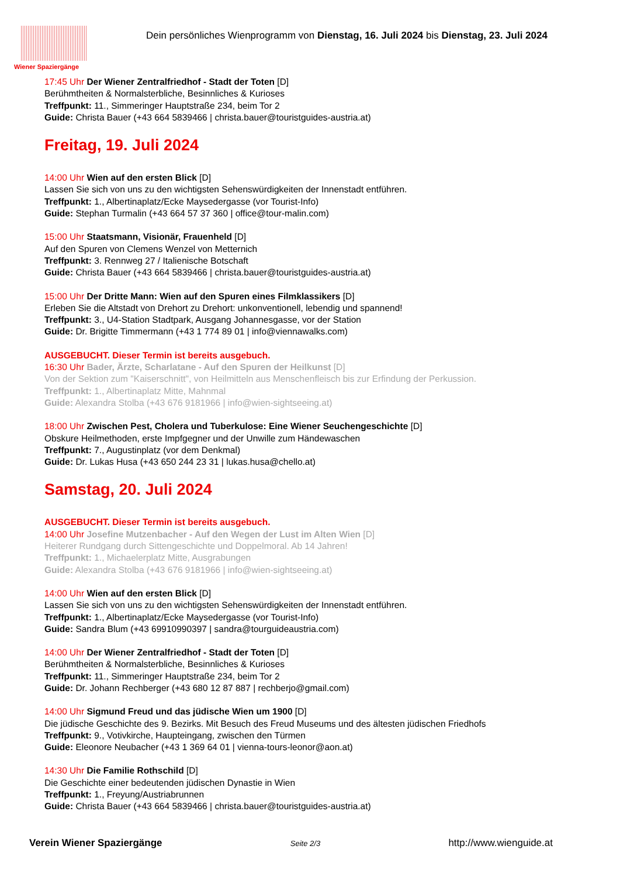Wiener Spaziergänge
Dein persönliches Wienprogramm von Dienstag, 16. Juli 2024 bis Dienstag, 23. Juli 2024
17:45 Uhr Der Wiener Zentralfriedhof - Stadt der Toten [D]
Berühmtheiten & Normalsterbliche, Besinnliches & Kurioses
Treffpunkt: 11., Simmeringer Hauptstraße 234, beim Tor 2
Guide: Christa Bauer (+43 664 5839466 | christa.bauer@touristguides-austria.at)
Freitag, 19. Juli 2024
14:00 Uhr Wien auf den ersten Blick [D]
Lassen Sie sich von uns zu den wichtigsten Sehenswürdigkeiten der Innenstadt entführen.
Treffpunkt: 1., Albertinaplatz/Ecke Maysedergasse (vor Tourist-Info)
Guide: Stephan Turmalin (+43 664 57 37 360 | office@tour-malin.com)
15:00 Uhr Staatsmann, Visionär, Frauenheld [D]
Auf den Spuren von Clemens Wenzel von Metternich
Treffpunkt: 3. Rennweg 27 / Italienische Botschaft
Guide: Christa Bauer (+43 664 5839466 | christa.bauer@touristguides-austria.at)
15:00 Uhr Der Dritte Mann: Wien auf den Spuren eines Filmklassikers [D]
Erleben Sie die Altstadt von Drehort zu Drehort: unkonventionell, lebendig und spannend!
Treffpunkt: 3., U4-Station Stadtpark, Ausgang Johannesgasse, vor der Station
Guide: Dr. Brigitte Timmermann (+43 1 774 89 01 | info@viennawalks.com)
AUSGEBUCHT. Dieser Termin ist bereits ausgebuch.
16:30 Uhr Bader, Ärzte, Scharlatane - Auf den Spuren der Heilkunst [D]
Von der Sektion zum "Kaiserschnitt", von Heilmitteln aus Menschenfleisch bis zur Erfindung der Perkussion.
Treffpunkt: 1., Albertinaplatz Mitte, Mahnmal
Guide: Alexandra Stolba (+43 676 9181966 | info@wien-sightseeing.at)
18:00 Uhr Zwischen Pest, Cholera und Tuberkulose: Eine Wiener Seuchengeschichte [D]
Obskure Heilmethoden, erste Impfgegner und der Unwille zum Händewaschen
Treffpunkt: 7., Augustinplatz (vor dem Denkmal)
Guide: Dr. Lukas Husa (+43 650 244 23 31 | lukas.husa@chello.at)
Samstag, 20. Juli 2024
AUSGEBUCHT. Dieser Termin ist bereits ausgebuch.
14:00 Uhr Josefine Mutzenbacher - Auf den Wegen der Lust im Alten Wien [D]
Heiterer Rundgang durch Sittengeschichte und Doppelmoral. Ab 14 Jahren!
Treffpunkt: 1., Michaelerplatz Mitte, Ausgrabungen
Guide: Alexandra Stolba (+43 676 9181966 | info@wien-sightseeing.at)
14:00 Uhr Wien auf den ersten Blick [D]
Lassen Sie sich von uns zu den wichtigsten Sehenswürdigkeiten der Innenstadt entführen.
Treffpunkt: 1., Albertinaplatz/Ecke Maysedergasse (vor Tourist-Info)
Guide: Sandra Blum (+43 69910990397 | sandra@tourguideaustria.com)
14:00 Uhr Der Wiener Zentralfriedhof - Stadt der Toten [D]
Berühmtheiten & Normalsterbliche, Besinnliches & Kurioses
Treffpunkt: 11., Simmeringer Hauptstraße 234, beim Tor 2
Guide: Dr. Johann Rechberger (+43 680 12 87 887 | rechberjo@gmail.com)
14:00 Uhr Sigmund Freud und das jüdische Wien um 1900 [D]
Die jüdische Geschichte des 9. Bezirks. Mit Besuch des Freud Museums und des ältesten jüdischen Friedhofs
Treffpunkt: 9., Votivkirche, Haupteingang, zwischen den Türmen
Guide: Eleonore Neubacher (+43 1 369 64 01 | vienna-tours-leonor@aon.at)
14:30 Uhr Die Familie Rothschild [D]
Die Geschichte einer bedeutenden jüdischen Dynastie in Wien
Treffpunkt: 1., Freyung/Austriabrunnen
Guide: Christa Bauer (+43 664 5839466 | christa.bauer@touristguides-austria.at)
Verein Wiener Spaziergänge Seite 2/3 http://www.wienguide.at